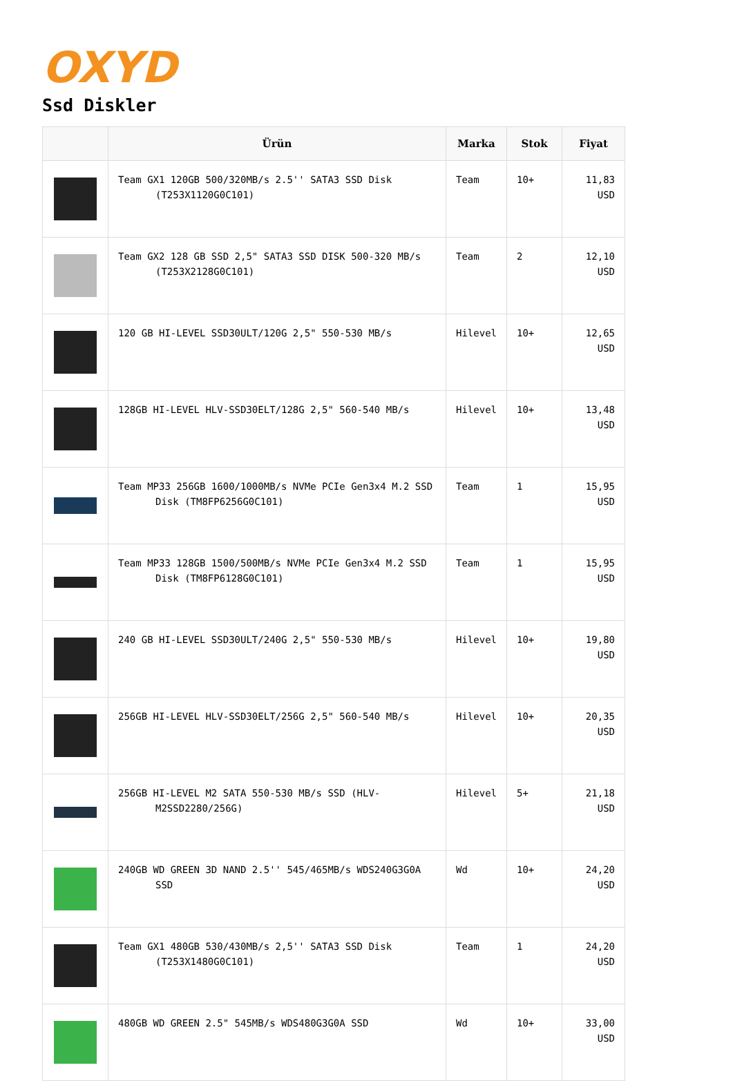OXYD
Ssd Diskler
| | Ürün | Marka | Stok | Fiyat |
| --- | --- | --- | --- | --- |
| | Team GX1 120GB 500/320MB/s 2.5'' SATA3 SSD Disk (T253X1120G0C101) | Team | 10+ | 11,83 USD |
| | Team GX2 128 GB SSD 2,5" SATA3 SSD DISK 500-320 MB/s (T253X2128G0C101) | Team | 2 | 12,10 USD |
| | 120 GB HI-LEVEL SSD30ULT/120G 2,5" 550-530 MB/s | Hilevel | 10+ | 12,65 USD |
| | 128GB HI-LEVEL HLV-SSD30ELT/128G 2,5" 560-540 MB/s | Hilevel | 10+ | 13,48 USD |
| | Team MP33 256GB 1600/1000MB/s NVMe PCIe Gen3x4 M.2 SSD Disk (TM8FP6256G0C101) | Team | 1 | 15,95 USD |
| | Team MP33 128GB 1500/500MB/s NVMe PCIe Gen3x4 M.2 SSD Disk (TM8FP6128G0C101) | Team | 1 | 15,95 USD |
| | 240 GB HI-LEVEL SSD30ULT/240G 2,5" 550-530 MB/s | Hilevel | 10+ | 19,80 USD |
| | 256GB HI-LEVEL HLV-SSD30ELT/256G 2,5" 560-540 MB/s | Hilevel | 10+ | 20,35 USD |
| | 256GB HI-LEVEL M2 SATA 550-530 MB/s SSD (HLV-M2SSD2280/256G) | Hilevel | 5+ | 21,18 USD |
| | 240GB WD GREEN 3D NAND 2.5'' 545/465MB/s WDS240G3G0A SSD | Wd | 10+ | 24,20 USD |
| | Team GX1 480GB 530/430MB/s 2,5'' SATA3 SSD Disk (T253X1480G0C101) | Team | 1 | 24,20 USD |
| | 480GB WD GREEN 2.5" 545MB/s WDS480G3G0A SSD | Wd | 10+ | 33,00 USD |